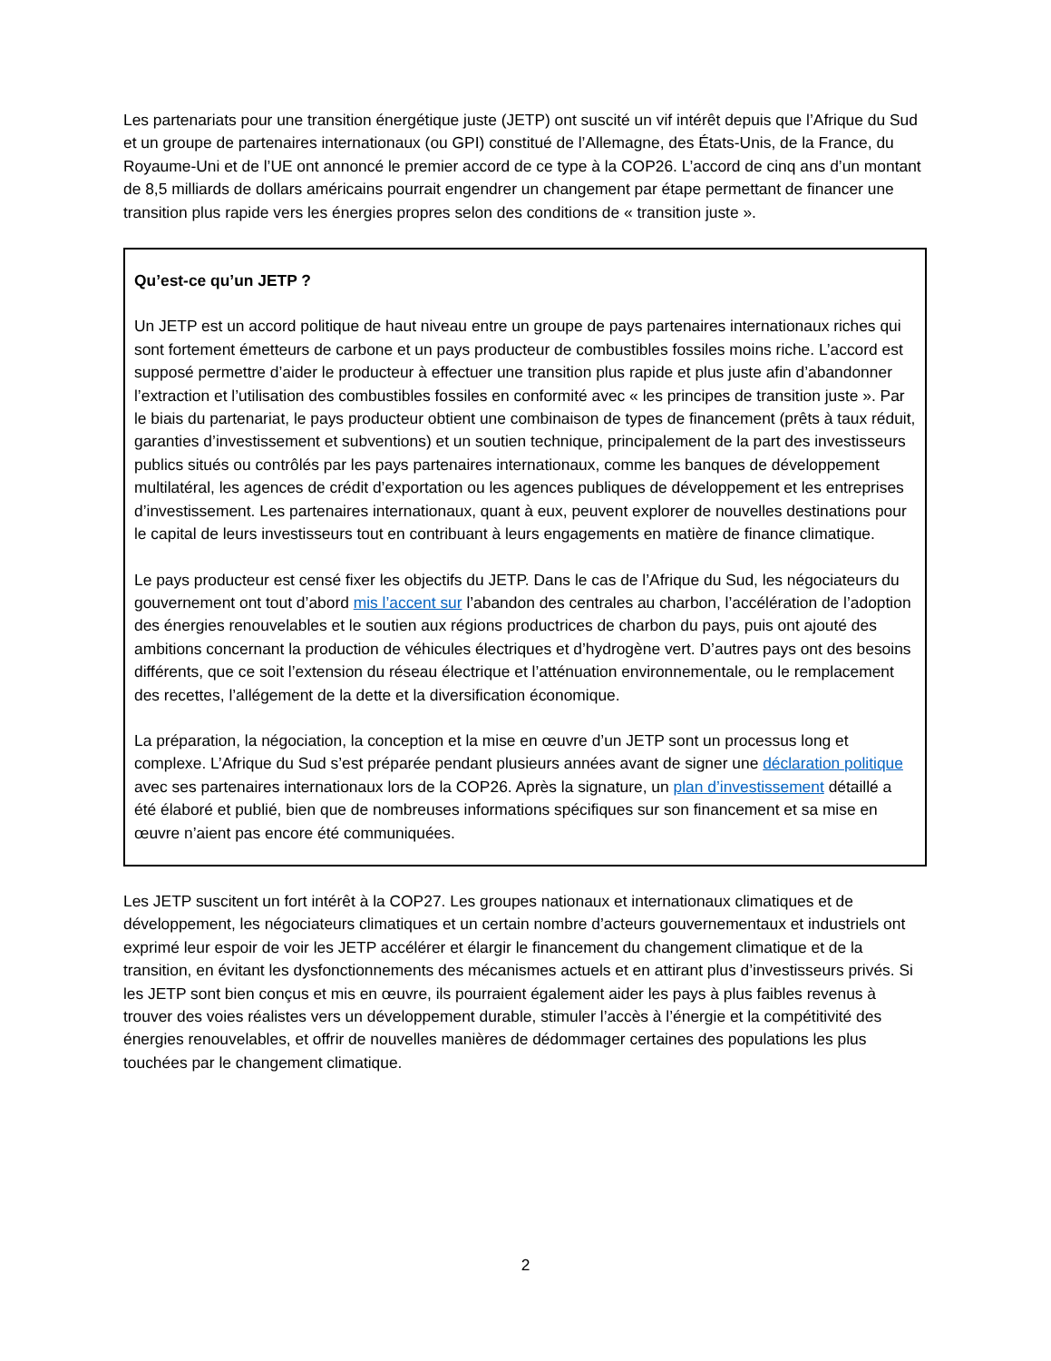Les partenariats pour une transition énergétique juste (JETP) ont suscité un vif intérêt depuis que l’Afrique du Sud et un groupe de partenaires internationaux (ou GPI) constitué de l’Allemagne, des États-Unis, de la France, du Royaume-Uni et de l’UE ont annoncé le premier accord de ce type à la COP26. L’accord de cinq ans d’un montant de 8,5 milliards de dollars américains pourrait engendrer un changement par étape permettant de financer une transition plus rapide vers les énergies propres selon des conditions de « transition juste ».
Qu’est-ce qu’un JETP ?
Un JETP est un accord politique de haut niveau entre un groupe de pays partenaires internationaux riches qui sont fortement émetteurs de carbone et un pays producteur de combustibles fossiles moins riche. L’accord est supposé permettre d’aider le producteur à effectuer une transition plus rapide et plus juste afin d’abandonner l’extraction et l’utilisation des combustibles fossiles en conformité avec « les principes de transition juste ». Par le biais du partenariat, le pays producteur obtient une combinaison de types de financement (prêts à taux réduit, garanties d’investissement et subventions) et un soutien technique, principalement de la part des investisseurs publics situés ou contrôlés par les pays partenaires internationaux, comme les banques de développement multilatéral, les agences de crédit d’exportation ou les agences publiques de développement et les entreprises d’investissement. Les partenaires internationaux, quant à eux, peuvent explorer de nouvelles destinations pour le capital de leurs investisseurs tout en contribuant à leurs engagements en matière de finance climatique.
Le pays producteur est censé fixer les objectifs du JETP. Dans le cas de l’Afrique du Sud, les négociateurs du gouvernement ont tout d’abord mis l’accent sur l’abandon des centrales au charbon, l’accélération de l’adoption des énergies renouvelables et le soutien aux régions productrices de charbon du pays, puis ont ajouté des ambitions concernant la production de véhicules électriques et d’hydrogène vert. D’autres pays ont des besoins différents, que ce soit l’extension du réseau électrique et l’atténuation environnementale, ou le remplacement des recettes, l’allégement de la dette et la diversification économique.
La préparation, la négociation, la conception et la mise en œuvre d’un JETP sont un processus long et complexe. L’Afrique du Sud s’est préparée pendant plusieurs années avant de signer une déclaration politique avec ses partenaires internationaux lors de la COP26. Après la signature, un plan d’investissement détaillé a été élaboré et publié, bien que de nombreuses informations spécifiques sur son financement et sa mise en œuvre n’aient pas encore été communiquées.
Les JETP suscitent un fort intérêt à la COP27. Les groupes nationaux et internationaux climatiques et de développement, les négociateurs climatiques et un certain nombre d’acteurs gouvernementaux et industriels ont exprimé leur espoir de voir les JETP accélérer et élargir le financement du changement climatique et de la transition, en évitant les dysfonctionnements des mécanismes actuels et en attirant plus d’investisseurs privés. Si les JETP sont bien conçus et mis en œuvre, ils pourraient également aider les pays à plus faibles revenus à trouver des voies réalistes vers un développement durable, stimuler l’accès à l’énergie et la compétitivité des énergies renouvelables, et offrir de nouvelles manières de dédommager certaines des populations les plus touchées par le changement climatique.
2